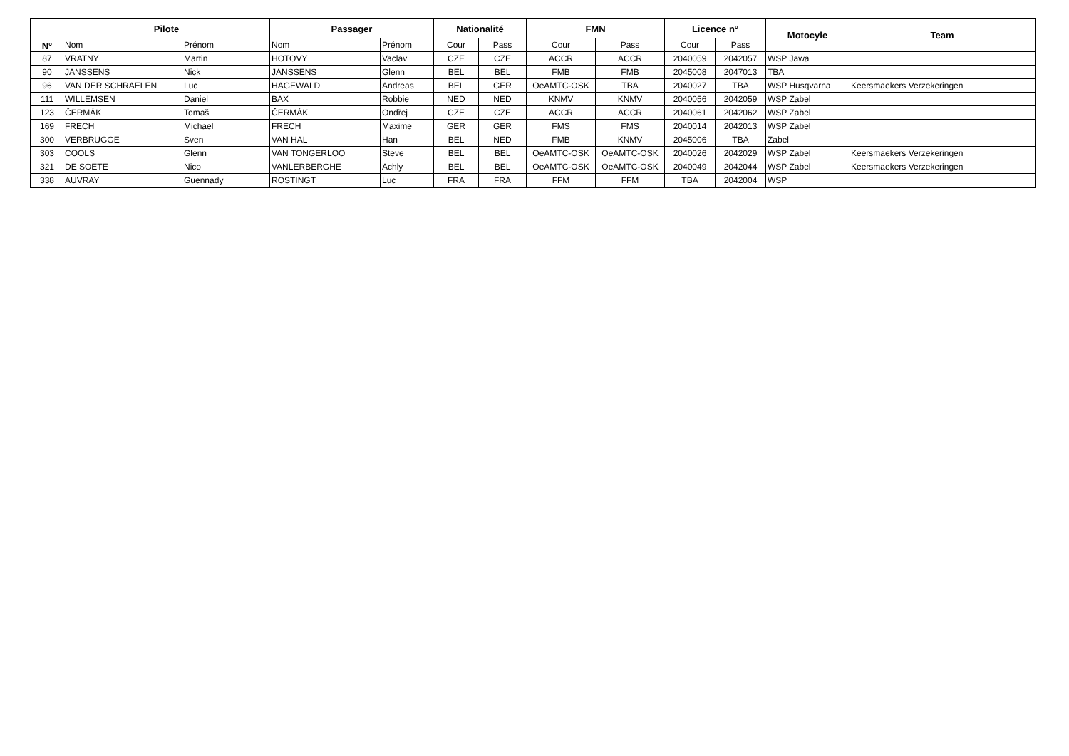| N° | Pilote | | Passager | | Nationalité | | FMN | | Licence n° | | Motocyle | Team |
| --- | --- | --- | --- | --- | --- | --- | --- | --- | --- | --- | --- | --- |
| | Nom | Prénom | Nom | Prénom | Cour | Pass | Cour | Pass | Cour | Pass | | |
| 87 | VRATNY | Martin | HOTOVY | Vaclav | CZE | CZE | ACCR | ACCR | 2040059 | 2042057 | WSP Jawa | |
| 90 | JANSSENS | Nick | JANSSENS | Glenn | BEL | BEL | FMB | FMB | 2045008 | 2047013 | TBA | |
| 96 | VAN DER SCHRAELEN | Luc | HAGEWALD | Andreas | BEL | GER | OeAMTC-OSK | TBA | 2040027 | TBA | WSP Husqvarna | Keersmaekers Verzekeringen |
| 111 | WILLEMSEN | Daniel | BAX | Robbie | NED | NED | KNMV | KNMV | 2040056 | 2042059 | WSP Zabel | |
| 123 | ČERMÁK | Tomaš | ČERMÁK | Ondřej | CZE | CZE | ACCR | ACCR | 2040061 | 2042062 | WSP Zabel | |
| 169 | FRECH | Michael | FRECH | Maxime | GER | GER | FMS | FMS | 2040014 | 2042013 | WSP Zabel | |
| 300 | VERBRUGGE | Sven | VAN HAL | Han | BEL | NED | FMB | KNMV | 2045006 | TBA | Zabel | |
| 303 | COOLS | Glenn | VAN TONGERLOO | Steve | BEL | BEL | OeAMTC-OSK | OeAMTC-OSK | 2040026 | 2042029 | WSP Zabel | Keersmaekers Verzekeringen |
| 321 | DE SOETE | Nico | VANLERBERGHE | Achly | BEL | BEL | OeAMTC-OSK | OeAMTC-OSK | 2040049 | 2042044 | WSP Zabel | Keersmaekers Verzekeringen |
| 338 | AUVRAY | Guennady | ROSTINGT | Luc | FRA | FRA | FFM | FFM | TBA | 2042004 | WSP | |